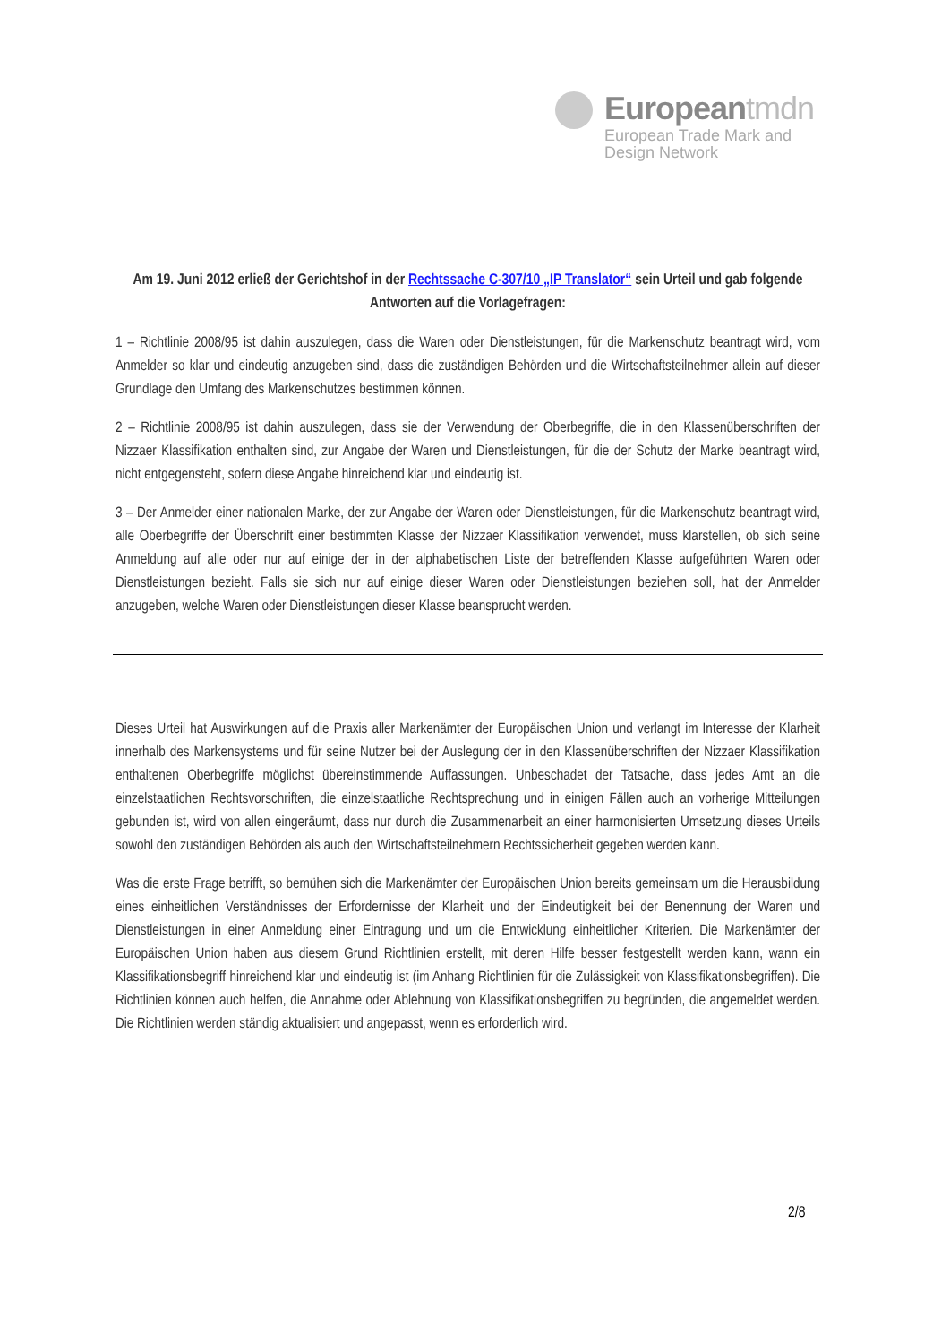Europeantmdn
European Trade Mark and
Design Network
Am 19. Juni 2012 erließ der Gerichtshof in der Rechtssache C-307/10 „IP Translator“ sein Urteil und gab folgende Antworten auf die Vorlagefragen:
1 – Richtlinie 2008/95 ist dahin auszulegen, dass die Waren oder Dienstleistungen, für die Markenschutz beantragt wird, vom Anmelder so klar und eindeutig anzugeben sind, dass die zuständigen Behörden und die Wirtschaftsteilnehmer allein auf dieser Grundlage den Umfang des Markenschutzes bestimmen können.
2 – Richtlinie 2008/95 ist dahin auszulegen, dass sie der Verwendung der Oberbegriffe, die in den Klassenüberschriften der Nizzaer Klassifikation enthalten sind, zur Angabe der Waren und Dienstleistungen, für die der Schutz der Marke beantragt wird, nicht entgegensteht, sofern diese Angabe hinreichend klar und eindeutig ist.
3 – Der Anmelder einer nationalen Marke, der zur Angabe der Waren oder Dienstleistungen, für die Markenschutz beantragt wird, alle Oberbegriffe der Überschrift einer bestimmten Klasse der Nizzaer Klassifikation verwendet, muss klarstellen, ob sich seine Anmeldung auf alle oder nur auf einige der in der alphabetischen Liste der betreffenden Klasse aufgeführten Waren oder Dienstleistungen bezieht. Falls sie sich nur auf einige dieser Waren oder Dienstleistungen beziehen soll, hat der Anmelder anzugeben, welche Waren oder Dienstleistungen dieser Klasse beansprucht werden.
Dieses Urteil hat Auswirkungen auf die Praxis aller Markenämter der Europäischen Union und verlangt im Interesse der Klarheit innerhalb des Markensystems und für seine Nutzer bei der Auslegung der in den Klassenüberschriften der Nizzaer Klassifikation enthaltenen Oberbegriffe möglichst übereinstimmende Auffassungen. Unbeschadet der Tatsache, dass jedes Amt an die einzelstaatlichen Rechtsvorschriften, die einzelstaatliche Rechtsprechung und in einigen Fällen auch an vorherige Mitteilungen gebunden ist, wird von allen eingeräumt, dass nur durch die Zusammenarbeit an einer harmonisierten Umsetzung dieses Urteils sowohl den zuständigen Behörden als auch den Wirtschaftsteilnehmern Rechtssicherheit gegeben werden kann.
Was die erste Frage betrifft, so bemühen sich die Markenämter der Europäischen Union bereits gemeinsam um die Herausbildung eines einheitlichen Verständnisses der Erfordernisse der Klarheit und der Eindeutigkeit bei der Benennung der Waren und Dienstleistungen in einer Anmeldung einer Eintragung und um die Entwicklung einheitlicher Kriterien. Die Markenämter der Europäischen Union haben aus diesem Grund Richtlinien erstellt, mit deren Hilfe besser festgestellt werden kann, wann ein Klassifikationsbegriff hinreichend klar und eindeutig ist (im Anhang Richtlinien für die Zulässigkeit von Klassifikationsbegriffen). Die Richtlinien können auch helfen, die Annahme oder Ablehnung von Klassifikationsbegriffen zu begründen, die angemeldet werden. Die Richtlinien werden ständig aktualisiert und angepasst, wenn es erforderlich wird.
2/8